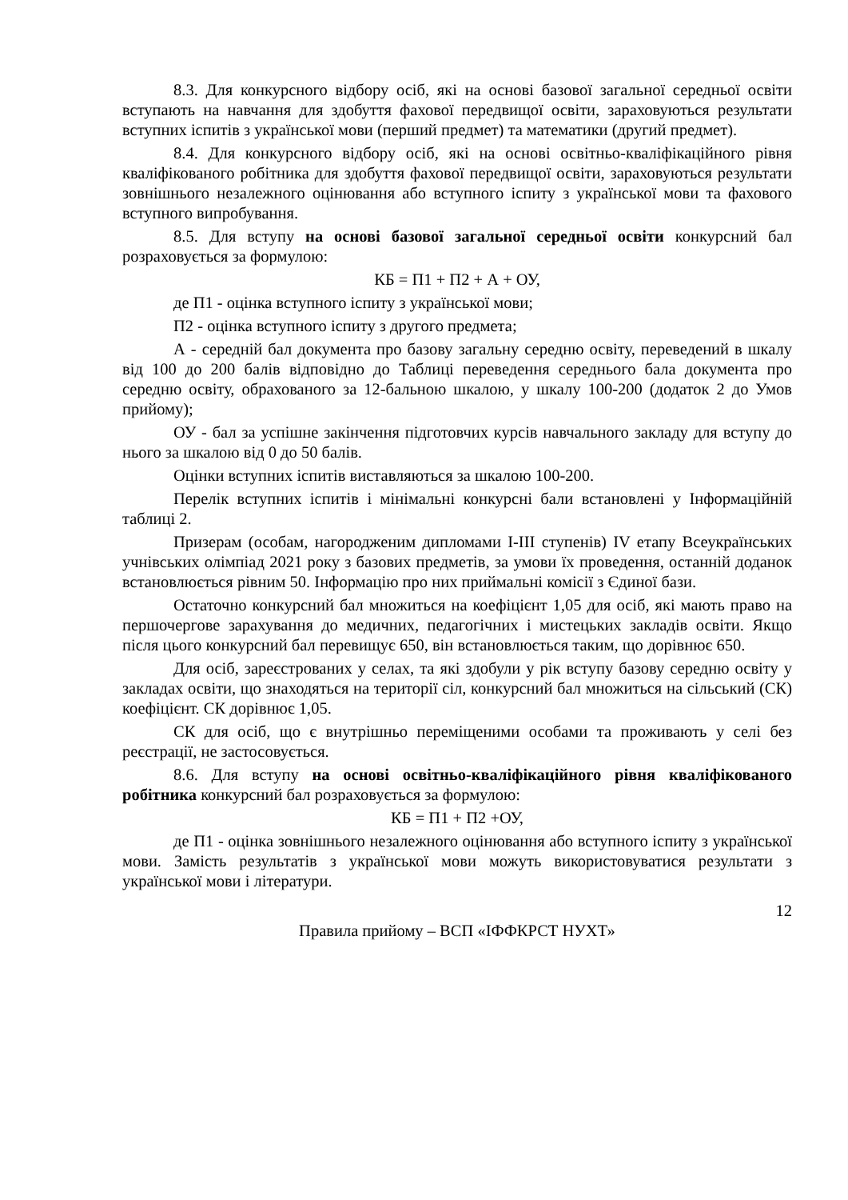8.3. Для конкурсного відбору осіб, які на основі базової загальної середньої освіти вступають на навчання для здобуття фахової передвищої освіти, зараховуються результати вступних іспитів з української мови (перший предмет) та математики (другий предмет).
8.4. Для конкурсного відбору осіб, які на основі освітньо-кваліфікаційного рівня кваліфікованого робітника для здобуття фахової передвищої освіти, зараховуються результати зовнішнього незалежного оцінювання або вступного іспиту з української мови та фахового вступного випробування.
8.5. Для вступу на основі базової загальної середньої освіти конкурсний бал розраховується за формулою:
КБ = П1 + П2 + А + ОУ,
де П1 - оцінка вступного іспиту з української мови;
П2 - оцінка вступного іспиту з другого предмета;
А - середній бал документа про базову загальну середню освіту, переведений в шкалу від 100 до 200 балів відповідно до Таблиці переведення середнього бала документа про середню освіту, обрахованого за 12-бальною шкалою, у шкалу 100-200 (додаток 2 до Умов прийому);
ОУ - бал за успішне закінчення підготовчих курсів навчального закладу для вступу до нього за шкалою від 0 до 50 балів.
Оцінки вступних іспитів виставляються за шкалою 100-200.
Перелік вступних іспитів і мінімальні конкурсні бали встановлені у Інформаційній таблиці 2.
Призерам (особам, нагородженим дипломами I-III ступенів) IV етапу Всеукраїнських учнівських олімпіад 2021 року з базових предметів, за умови їх проведення, останній доданок встановлюється рівним 50. Інформацію про них приймальні комісії з Єдиної бази.
Остаточно конкурсний бал множиться на коефіцієнт 1,05 для осіб, які мають право на першочергове зарахування до медичних, педагогічних і мистецьких закладів освіти. Якщо після цього конкурсний бал перевищує 650, він встановлюється таким, що дорівнює 650.
Для осіб, зареєстрованих у селах, та які здобули у рік вступу базову середню освіту у закладах освіти, що знаходяться на території сіл, конкурсний бал множиться на сільський (СК) коефіцієнт. СК дорівнює 1,05.
СК для осіб, що є внутрішньо переміщеними особами та проживають у селі без реєстрації, не застосовується.
8.6. Для вступу на основі освітньо-кваліфікаційного рівня кваліфікованого робітника конкурсний бал розраховується за формулою:
КБ = П1 + П2 +ОУ,
де П1 - оцінка зовнішнього незалежного оцінювання або вступного іспиту з української мови. Замість результатів з української мови можуть використовуватися результати з української мови і літератури.
12
Правила прийому – ВСП «ІФФКРСТ НУХТ»